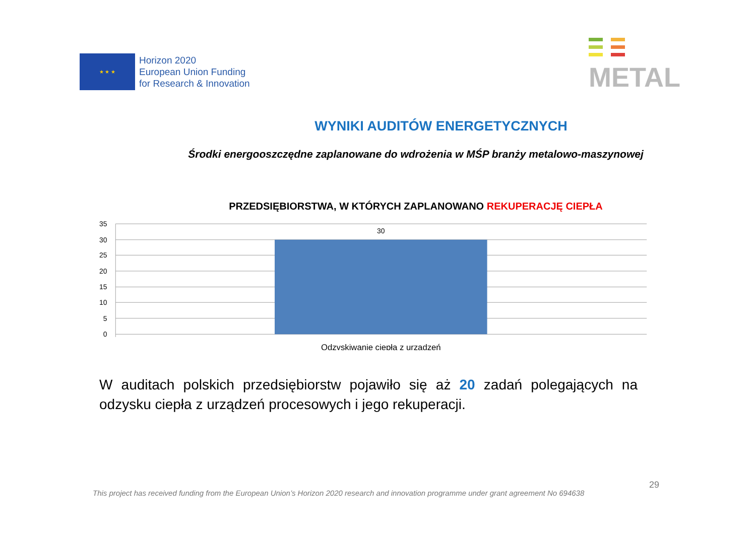★ ★ ★
Horizon 2020
European Union Funding
for Research & Innovation
METAL
WYNIKI AUDITÓW ENERGETYCZNYCH
Środki energooszczędne zaplanowane do wdrożenia w MŚP branży metalowo-maszynowej
PRZEDSIĘBIORSTWA, W KTÓRYCH ZAPLANOWANO REKUPERACJĘ CIEPŁA
35
30
25
20
15
10
5
0
30
Odzyskiwanie ciepła z urządzeń
W auditach polskich przedsiębiorstw pojawiło się aż 20 zadań polegających na odzysku ciepła z urządzeń procesowych i jego rekuperacji.
29
This project has received funding from the European Union’s Horizon 2020 research and innovation programme under grant agreement No 694638